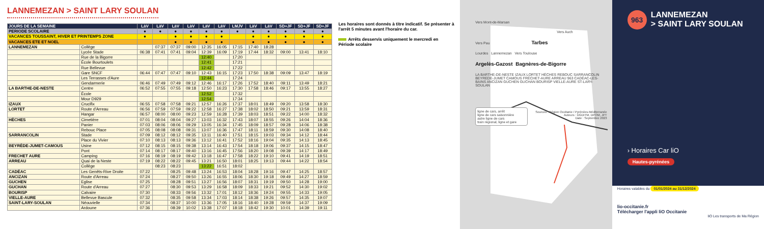LANNEMEZAN > SAINT LARY SOULAN
| JOURS DE LA SEMAINE | | LàV | LàV | LàV | LàV | LàV | LàV | LMJV | LàV | LàV | SD+JF | SD+JF | SD+JF |
| --- | --- | --- | --- | --- | --- | --- | --- | --- | --- | --- | --- | --- | --- |
| PERIODE SCOLAIRE | | ● | ● | ● | ● | ● | ● | ● | ● | ● | ● | ● | ● |
| VACANCES TOUSSAINT, HIVER ET PRINTEMPS ZONE | | ● | | ● | ● | ● | ● | | ● | ● | ● | ● | ● |
| VACANCES ETE ET NOEL | | | | ● | ● | ● | ● | | ● | ● | ● | ● | ● |
| LANNEMEZAN | Collège | | 07:37 | 07:37 | 09:00 | 12:35 | 16:05 | 17:15 | 17:40 | 18:28 | | | |
| | Lycée Stade | 06:38 | 07:41 | 07:41 | 09:04 | 12:39 | 16:09 | 17:19 | 17:44 | 18:32 | 09:00 | 13:41 | 18:10 |
| | Rue de la Bigorre | | | | | 12:40 | | 17:20 | | | | | |
| | École Bourtoulets | | | | | 12:41 | | 17:21 | | | | | |
| | Rue Bellevue | | | | | 12:42 | | 17:22 | | | | | |
| | Gare SNCF | 06:44 | 07:47 | 07:47 | 09:10 | 12:43 | 16:15 | 17:23 | 17:50 | 18:38 | 09:09 | 13:47 | 18:19 |
| | Les Terrasses d'Aure | | | | | 12:44 | | 17:24 | | | | | |
| | Gendarmerie | 06:46 | 07:49 | 07:49 | 09:12 | 12:46 | 16:17 | 17:26 | 17:52 | 18:40 | 09:11 | 13:49 | 18:21 |
| LA BARTHE-DE-NESTE | Centre | 06:52 | 07:55 | 07:55 | 09:18 | 12:50 | 16:23 | 17:30 | 17:58 | 18:46 | 09:17 | 13:55 | 18:27 |
| | École | | | | | 12:52 | | 17:32 | | | | | |
| | Mour D929 | | | | | 12:54 | | 17:34 | | | | | |
| IZAUX | Crucifix | 06:55 | 07:58 | 07:58 | 09:21 | 12:57 | 16:26 | 17:37 | 18:01 | 18:49 | 09:20 | 13:58 | 18:30 |
| LORTET | Route d'Arreau | 06:56 | 07:59 | 07:59 | 09:22 | 12:58 | 16:27 | 17:38 | 18:02 | 18:50 | 09:21 | 13:59 | 18:31 |
| | Hangar | 06:57 | 08:00 | 08:00 | 09:23 | 12:59 | 16:28 | 17:39 | 18:03 | 18:51 | 09:22 | 14:00 | 18:32 |
| HÈCHES | Cimetière | 07:01 | 08:04 | 08:04 | 09:27 | 13:03 | 16:32 | 17:43 | 18:07 | 18:55 | 09:26 | 14:04 | 18:36 |
| | Panier | 07:03 | 08:06 | 08:06 | 09:29 | 13:05 | 16:34 | 17:45 | 18:09 | 18:57 | 09:28 | 14:06 | 18:38 |
| | Rebouc Place | 07:05 | 08:08 | 08:08 | 09:31 | 13:07 | 16:36 | 17:47 | 18:11 | 18:59 | 09:30 | 14:08 | 18:40 |
| SARRANCOLIN | Stade | 07:09 | 08:12 | 08:12 | 09:35 | 13:11 | 16:40 | 17:51 | 18:15 | 19:03 | 09:34 | 14:12 | 18:44 |
| | Place du Vivier | 07:10 | 08:13 | 08:13 | 09:36 | 13:12 | 16:41 | 17:52 | 18:16 | 19:04 | 09:35 | 14:13 | 18:45 |
| BEYRÈDE-JUMET-CAMOUS | Usine | 07:12 | 08:15 | 08:15 | 09:38 | 13:14 | 16:43 | 17:54 | 18:18 | 19:06 | 09:37 | 14:15 | 18:47 |
| | Pont | 07:14 | 08:17 | 08:17 | 09:40 | 13:16 | 16:45 | 17:56 | 18:20 | 19:08 | 09:39 | 14:17 | 18:49 |
| FRECHET AURE | Camping | 07:16 | 08:19 | 08:19 | 09:42 | 13:18 | 16:47 | 17:58 | 18:22 | 19:10 | 09:41 | 14:19 | 18:51 |
| ARREAU | Quai de la Neste | 07:19 | 08:22 | 08:22 | 09:45 | 13:21 | 16:50 | 18:01 | 18:25 | 19:13 | 09:44 | 14:22 | 18:54 |
| | Collège | | 08:23 | 08:23 | | 13:22 | 16:51 | 18:02 | | | | | |
| CADÉAC | Les Genêts-Rive Droite | 07:22 | | 08:25 | 09:48 | 13:24 | 16:53 | 18:04 | 18:28 | 19:16 | 09:47 | 14:25 | 18:57 |
| ANCIZAN | Route d'Arreau | 07:24 | | 08:27 | 09:50 | 13:26 | 16:55 | 18:06 | 18:30 | 19:18 | 09:49 | 14:27 | 18:59 |
| GUCHEN | Eglise | 07:25 | | 08:28 | 09:51 | 13:27 | 16:56 | 18:07 | 18:31 | 19:19 | 09:50 | 14:28 | 19:00 |
| GUCHAN | Route d'Arreau | 07:27 | | 08:30 | 09:53 | 13:29 | 16:58 | 18:09 | 18:33 | 19:21 | 09:52 | 14:30 | 19:02 |
| BOURISP | Calvaire | 07:30 | | 08:33 | 09:56 | 13:32 | 17:01 | 18:12 | 18:36 | 19:24 | 09:55 | 14:33 | 19:05 |
| VIELLE-AURE | Bellevue Bascule | 07:32 | | 08:35 | 09:58 | 13:34 | 17:03 | 18:14 | 18:38 | 19:26 | 09:57 | 14:35 | 19:07 |
| SAINT-LARY-SOULAN | Néouvielle | 07:34 | | 08:37 | 10:00 | 13:36 | 17:05 | 18:16 | 18:40 | 19:28 | 09:59 | 14:37 | 19:09 |
| | Ardoune | 07:36 | | 08:39 | 10:02 | 13:38 | 17:07 | 18:18 | 18:42 | 19:30 | 10:01 | 14:39 | 19:11 |
Les horaires sont donnés à titre indicatif. Se présenter à l'arrêt 5 minutes avant l'horaire du car.
Arrêts desservis uniquement le mercredi en Période scolaire
Vers Mont-de-Marsan
Vers Auch
Vers Pau Tarbes
Lourdes Lannemezan Vers Toulouse
Argelès-Gazost Bagnères-de-Bigorre
LA BARTHE-DE-NESTE IZAUX LORTET HÈCHES REBOUC SARRANCOLIN BEYREDE-JUMET CAMOUS FRÉCHET-AURE ARREAU 963 CADÉAC-LES-BAINS ANCIZAN GUCHEN GUCHAN BOURISP VIELLE-AURE ST-LARY-SOULAN
ligne de cars, arrêt
ligne de cars saisonnière
autre ligne de cars
train régional, ligne et gare
Sources : Région Occitanie / Pyrénées-Méditerranée
Auteurs : DGDITM, DPOM, JPT
Date : Septembre 2023
963 LANNEMEZAN
> SAINT LARY SOULAN
› Horaires Car liO
Hautes-pyrénées
Horaires valables du 01/01/2024 au 31/12/2024
lio-occitanie.fr
Télécharger l'appli liO Occitanie
liO Les transports de Ma Région